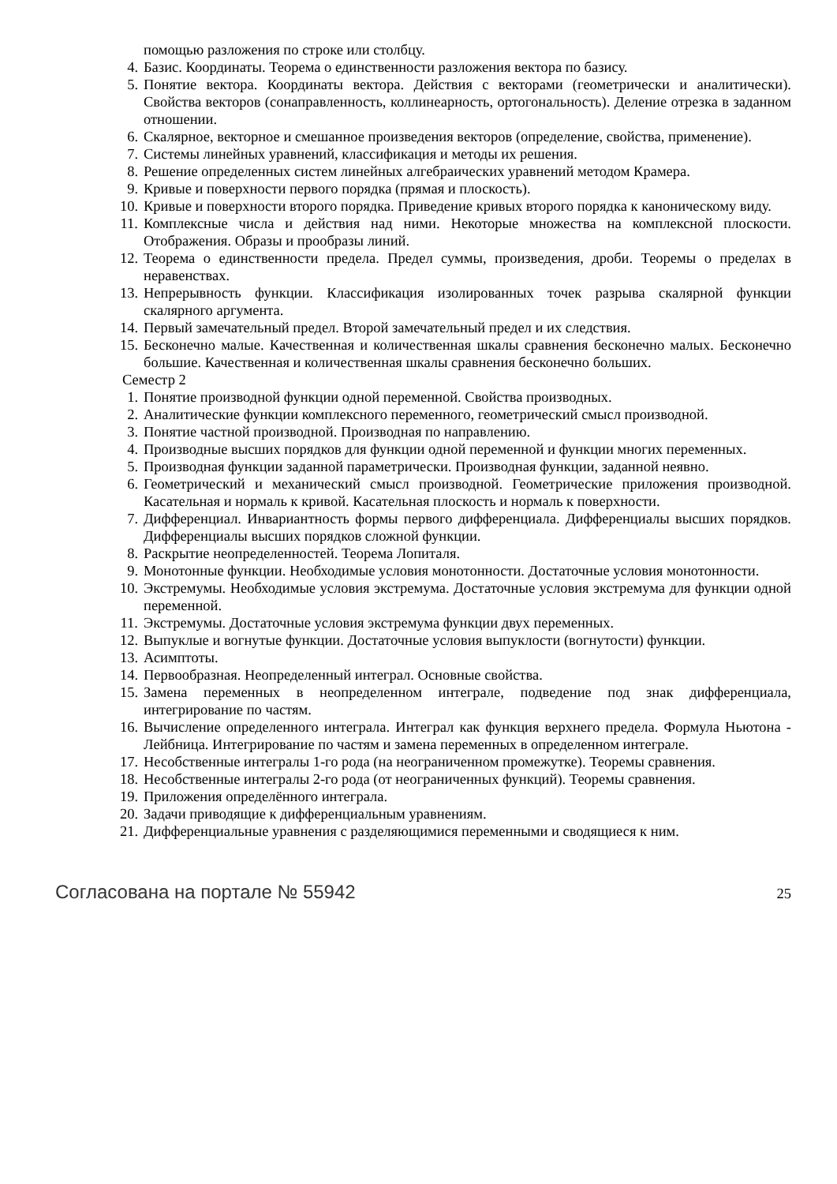помощью разложения по строке или столбцу.
4. Базис. Координаты. Теорема о единственности разложения вектора по базису.
5. Понятие вектора. Координаты вектора. Действия с векторами (геометрически и аналитически). Свойства векторов (сонаправленность, коллинеарность, ортогональность). Деление отрезка в заданном отношении.
6. Скалярное, векторное и смешанное произведения векторов (определение, свойства, применение).
7. Системы линейных уравнений, классификация и методы их решения.
8. Решение определенных систем линейных алгебраических уравнений методом Крамера.
9. Кривые и поверхности первого порядка (прямая и плоскость).
10. Кривые и поверхности второго порядка. Приведение кривых второго порядка к каноническому виду.
11. Комплексные числа и действия над ними. Некоторые множества на комплексной плоскости. Отображения. Образы и прообразы линий.
12. Теорема о единственности предела. Предел суммы, произведения, дроби. Теоремы о пределах в неравенствах.
13. Непрерывность функции. Классификация изолированных точек разрыва скалярной функции скалярного аргумента.
14. Первый замечательный предел. Второй замечательный предел и их следствия.
15. Бесконечно малые. Качественная и количественная шкалы сравнения бесконечно малых. Бесконечно большие. Качественная и количественная шкалы сравнения бесконечно больших.
Семестр 2
1. Понятие производной функции одной переменной. Свойства производных.
2. Аналитические функции комплексного переменного, геометрический смысл производной.
3. Понятие частной производной. Производная по направлению.
4. Производные высших порядков для функции одной переменной и функции многих переменных.
5. Производная функции заданной параметрически. Производная функции, заданной неявно.
6. Геометрический и механический смысл производной. Геометрические приложения производной. Касательная и нормаль к кривой. Касательная плоскость и нормаль к поверхности.
7. Дифференциал. Инвариантность формы первого дифференциала. Дифференциалы высших порядков. Дифференциалы высших порядков сложной функции.
8. Раскрытие неопределенностей. Теорема Лопиталя.
9. Монотонные функции. Необходимые условия монотонности. Достаточные условия монотонности.
10. Экстремумы. Необходимые условия экстремума. Достаточные условия экстремума для функции одной переменной.
11. Экстремумы. Достаточные условия экстремума функции двух переменных.
12. Выпуклые и вогнутые функции. Достаточные условия выпуклости (вогнутости) функции.
13. Асимптоты.
14. Первообразная. Неопределенный интеграл. Основные свойства.
15. Замена переменных в неопределенном интеграле, подведение под знак дифференциала, интегрирование по частям.
16. Вычисление определенного интеграла. Интеграл как функция верхнего предела. Формула Ньютона - Лейбница. Интегрирование по частям и замена переменных в определенном интеграле.
17. Несобственные интегралы 1-го рода (на неограниченном промежутке). Теоремы сравнения.
18. Несобственные интегралы 2-го рода (от неограниченных функций). Теоремы сравнения.
19. Приложения определённого интеграла.
20. Задачи приводящие к дифференциальным уравнениям.
21. Дифференциальные уравнения с разделяющимися переменными и сводящиеся к ним.
Согласована на портале № 55942 25